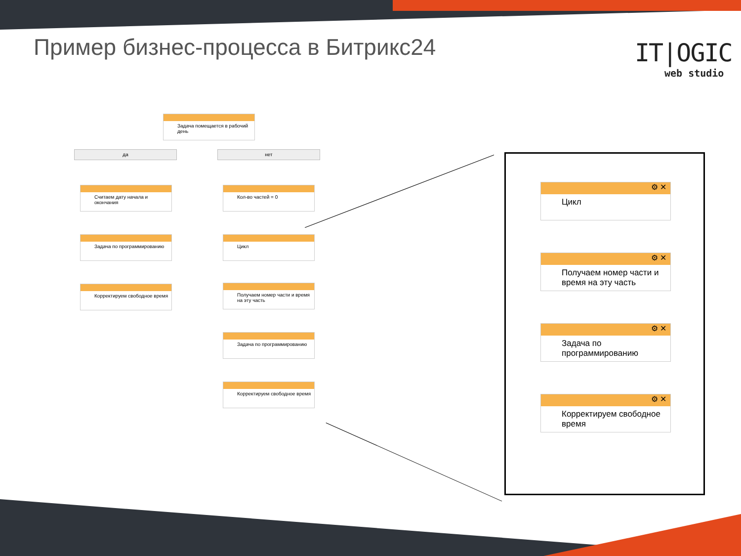Пример бизнес-процесса в Битрикс24
IT|OGIC
web studio
Задача помещается в рабочий день
да нет
Считаем дату начала и окончания
Задача по программированию
Корректируем свободное время
Кол-во частей = 0
Цикл
Получаем номер части и время на эту часть
Задача по программированию
Корректируем свободное время
⚙ ✕
Цикл
⚙ ✕
Получаем номер части и время на эту часть
⚙ ✕
Задача по программированию
⚙ ✕
Корректируем свободное время